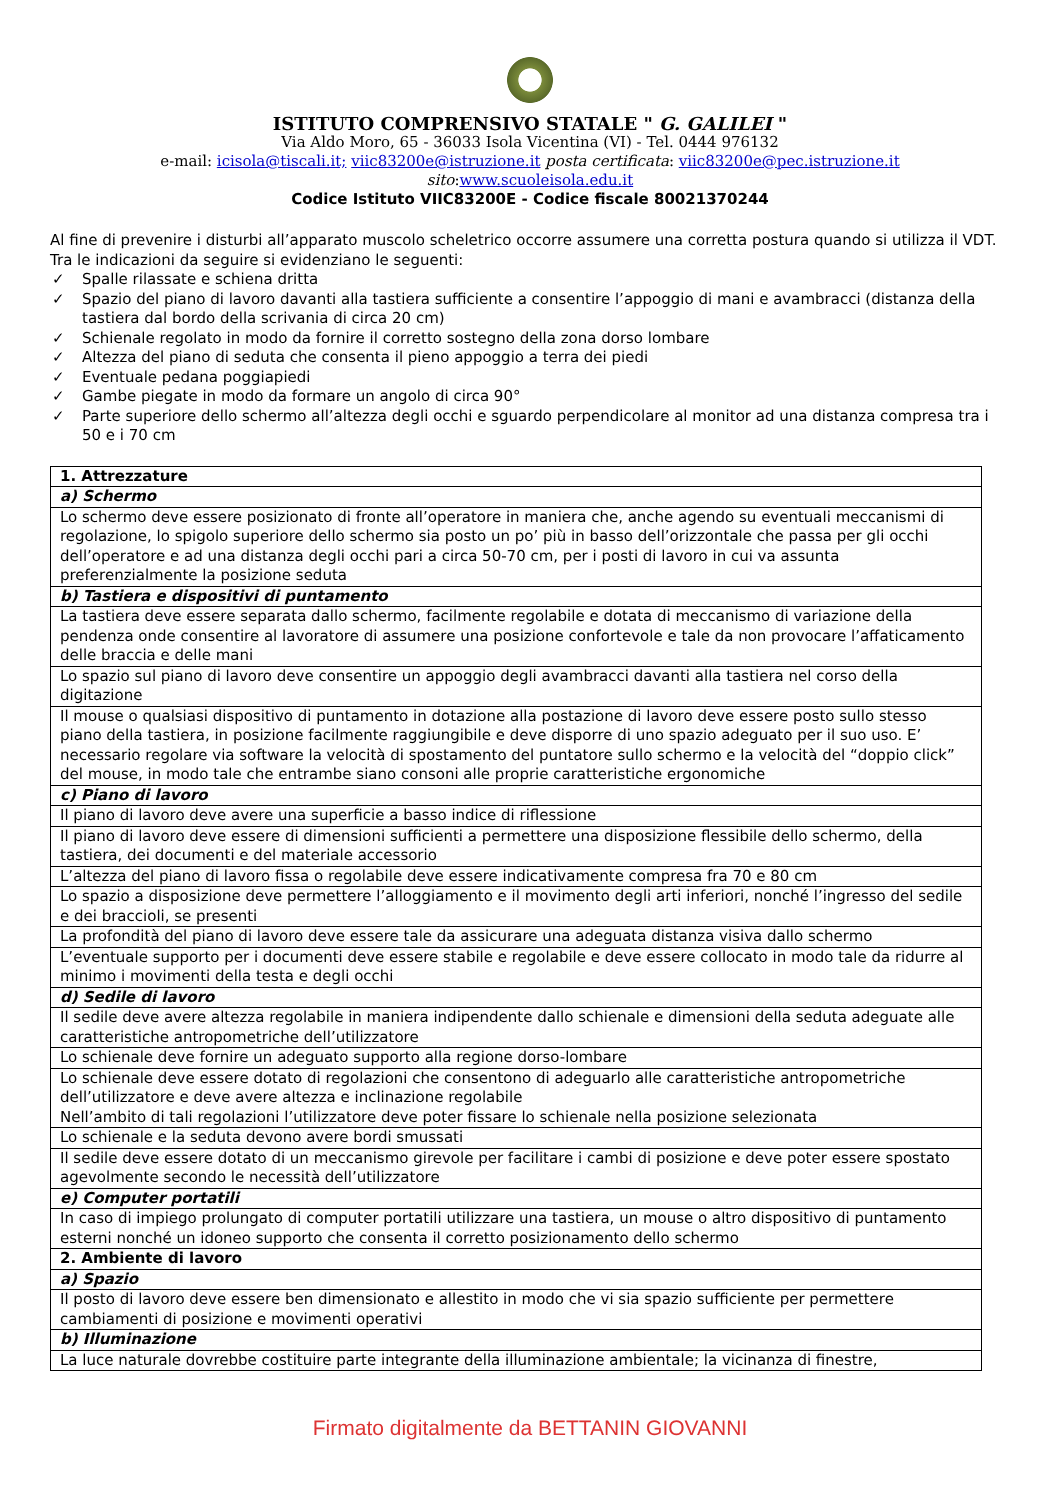ISTITUTO COMPRENSIVO STATALE " G. GALILEI "
Via Aldo Moro, 65 - 36033 Isola Vicentina (VI) - Tel. 0444 976132
e-mail: icisola@tiscali.it; viic83200e@istruzione.it posta certificata: viic83200e@pec.istruzione.it
sito:www.scuoleisola.edu.it
Codice Istituto VIIC83200E - Codice fiscale 80021370244
Al fine di prevenire i disturbi all’apparato muscolo scheletrico occorre assumere una corretta postura quando si utilizza il VDT. Tra le indicazioni da seguire si evidenziano le seguenti:
✓ Spalle rilassate e schiena dritta
✓ Spazio del piano di lavoro davanti alla tastiera sufficiente a consentire l’appoggio di mani e avambracci (distanza della tastiera dal bordo della scrivania di circa 20 cm)
✓ Schienale regolato in modo da fornire il corretto sostegno della zona dorso lombare
✓ Altezza del piano di seduta che consenta il pieno appoggio a terra dei piedi
✓ Eventuale pedana poggiapiedi
✓ Gambe piegate in modo da formare un angolo di circa 90°
✓ Parte superiore dello schermo all’altezza degli occhi e sguardo perpendicolare al monitor ad una distanza compresa tra i 50 e i 70 cm
| 1. Attrezzature |
| a) Schermo |
| Lo schermo deve essere posizionato di fronte all’operatore in maniera che, anche agendo su eventuali meccanismi di regolazione, lo spigolo superiore dello schermo sia posto un po’ più in basso dell’orizzontale che passa per gli occhi dell’operatore e ad una distanza degli occhi pari a circa 50-70 cm, per i posti di lavoro in cui va assunta preferenzialmente la posizione seduta |
| b) Tastiera e dispositivi di puntamento |
| La tastiera deve essere separata dallo schermo, facilmente regolabile e dotata di meccanismo di variazione della pendenza onde consentire al lavoratore di assumere una posizione confortevole e tale da non provocare l’affaticamento delle braccia e delle mani |
| Lo spazio sul piano di lavoro deve consentire un appoggio degli avambracci davanti alla tastiera nel corso della digitazione |
| Il mouse o qualsiasi dispositivo di puntamento in dotazione alla postazione di lavoro deve essere posto sullo stesso piano della tastiera, in posizione facilmente raggiungibile e deve disporre di uno spazio adeguato per il suo uso. E’ necessario regolare via software la velocità di spostamento del puntatore sullo schermo e la velocità del “doppio click” del mouse, in modo tale che entrambe siano consoni alle proprie caratteristiche ergonomiche |
| c) Piano di lavoro |
| Il piano di lavoro deve avere una superficie a basso indice di riflessione |
| Il piano di lavoro deve essere di dimensioni sufficienti a permettere una disposizione flessibile dello schermo, della tastiera, dei documenti e del materiale accessorio |
| L’altezza del piano di lavoro fissa o regolabile deve essere indicativamente compresa fra 70 e 80 cm |
| Lo spazio a disposizione deve permettere l’alloggiamento e il movimento degli arti inferiori, nonché l’ingresso del sedile e dei braccioli, se presenti |
| La profondità del piano di lavoro deve essere tale da assicurare una adeguata distanza visiva dallo schermo |
| L’eventuale supporto per i documenti deve essere stabile e regolabile e deve essere collocato in modo tale da ridurre al minimo i movimenti della testa e degli occhi |
| d) Sedile di lavoro |
| Il sedile deve avere altezza regolabile in maniera indipendente dallo schienale e dimensioni della seduta adeguate alle caratteristiche antropometriche dell’utilizzatore |
| Lo schienale deve fornire un adeguato supporto alla regione dorso-lombare |
| Lo schienale deve essere dotato di regolazioni che consentono di adeguarlo alle caratteristiche antropometriche dell’utilizzatore e deve avere altezza e inclinazione regolabile Nell’ambito di tali regolazioni l’utilizzatore deve poter fissare lo schienale nella posizione selezionata |
| Lo schienale e la seduta devono avere bordi smussati |
| Il sedile deve essere dotato di un meccanismo girevole per facilitare i cambi di posizione e deve poter essere spostato agevolmente secondo le necessità dell’utilizzatore |
| e) Computer portatili |
| In caso di impiego prolungato di computer portatili utilizzare una tastiera, un mouse o altro dispositivo di puntamento esterni nonché un idoneo supporto che consenta il corretto posizionamento dello schermo |
| 2. Ambiente di lavoro |
| a) Spazio |
| Il posto di lavoro deve essere ben dimensionato e allestito in modo che vi sia spazio sufficiente per permettere cambiamenti di posizione e movimenti operativi |
| b) Illuminazione |
| La luce naturale dovrebbe costituire parte integrante della illuminazione ambientale; la vicinanza di finestre, |
Firmato digitalmente da BETTANIN GIOVANNI